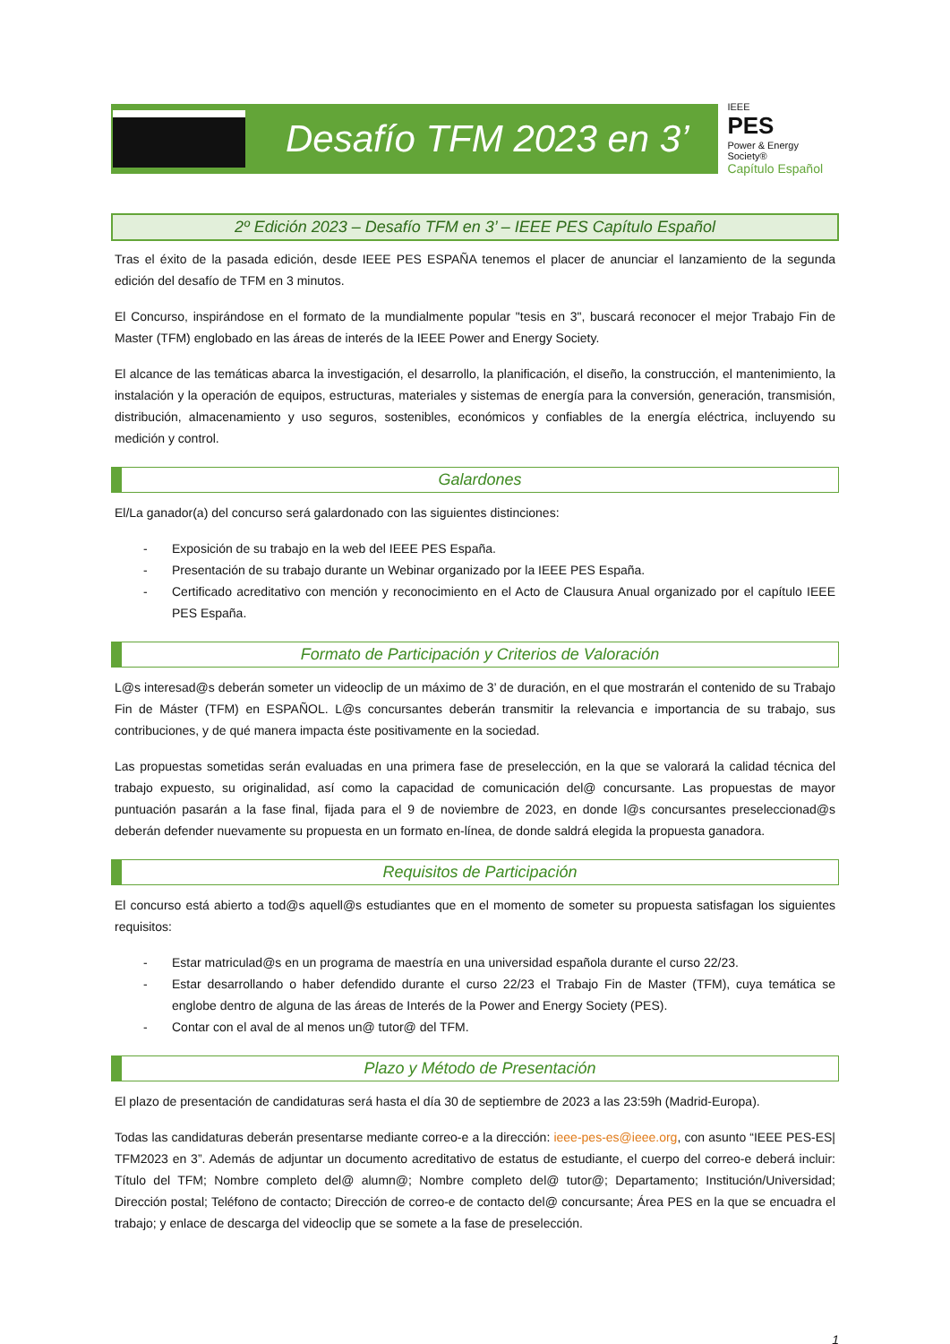Desafío TFM 2023 en 3’
IEEE
PES
Power & Energy Society®
Capítulo Español
2º Edición 2023 – Desafío TFM en 3’ – IEEE PES Capítulo Español
Tras el éxito de la pasada edición, desde IEEE PES ESPAÑA tenemos el placer de anunciar el lanzamiento de la segunda edición del desafío de TFM en 3 minutos.
El Concurso, inspirándose en el formato de la mundialmente popular "tesis en 3", buscará reconocer el mejor Trabajo Fin de Master (TFM) englobado en las áreas de interés de la IEEE Power and Energy Society.
El alcance de las temáticas abarca la investigación, el desarrollo, la planificación, el diseño, la construcción, el mantenimiento, la instalación y la operación de equipos, estructuras, materiales y sistemas de energía para la conversión, generación, transmisión, distribución, almacenamiento y uso seguros, sostenibles, económicos y confiables de la energía eléctrica, incluyendo su medición y control.
Galardones
El/La ganador(a) del concurso será galardonado con las siguientes distinciones:
- Exposición de su trabajo en la web del IEEE PES España.
- Presentación de su trabajo durante un Webinar organizado por la IEEE PES España.
- Certificado acreditativo con mención y reconocimiento en el Acto de Clausura Anual organizado por el capítulo IEEE PES España.
Formato de Participación y Criterios de Valoración
L@s interesad@s deberán someter un videoclip de un máximo de 3’ de duración, en el que mostrarán el contenido de su Trabajo Fin de Máster (TFM) en ESPAÑOL. L@s concursantes deberán transmitir la relevancia e importancia de su trabajo, sus contribuciones, y de qué manera impacta éste positivamente en la sociedad.
Las propuestas sometidas serán evaluadas en una primera fase de preselección, en la que se valorará la calidad técnica del trabajo expuesto, su originalidad, así como la capacidad de comunicación del@ concursante. Las propuestas de mayor puntuación pasarán a la fase final, fijada para el 9 de noviembre de 2023, en donde l@s concursantes preseleccionad@s deberán defender nuevamente su propuesta en un formato en-línea, de donde saldrá elegida la propuesta ganadora.
Requisitos de Participación
El concurso está abierto a tod@s aquell@s estudiantes que en el momento de someter su propuesta satisfagan los siguientes requisitos:
- Estar matriculad@s en un programa de maestría en una universidad española durante el curso 22/23.
- Estar desarrollando o haber defendido durante el curso 22/23 el Trabajo Fin de Master (TFM), cuya temática se englobe dentro de alguna de las áreas de Interés de la Power and Energy Society (PES).
- Contar con el aval de al menos un@ tutor@ del TFM.
Plazo y Método de Presentación
El plazo de presentación de candidaturas será hasta el día 30 de septiembre de 2023 a las 23:59h (Madrid-Europa).
Todas las candidaturas deberán presentarse mediante correo-e a la dirección: ieee-pes-es@ieee.org, con asunto “IEEE PES-ES| TFM2023 en 3”. Además de adjuntar un documento acreditativo de estatus de estudiante, el cuerpo del correo-e deberá incluir: Título del TFM; Nombre completo del@ alumn@; Nombre completo del@ tutor@; Departamento; Institución/Universidad; Dirección postal; Teléfono de contacto; Dirección de correo-e de contacto del@ concursante; Área PES en la que se encuadra el trabajo; y enlace de descarga del videoclip que se somete a la fase de preselección.
1